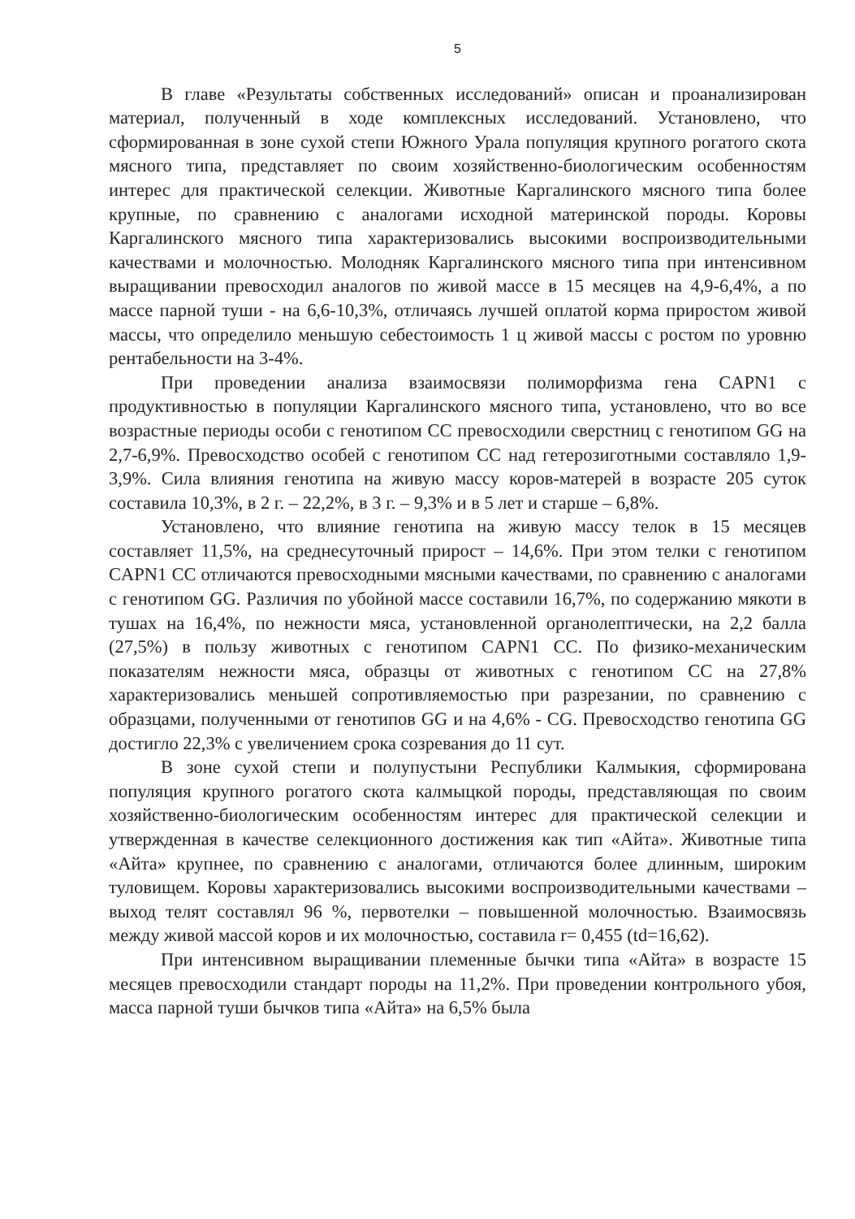5
В главе «Результаты собственных исследований» описан и проанализирован материал, полученный в ходе комплексных исследований. Установлено, что сформированная в зоне сухой степи Южного Урала популяция крупного рогатого скота мясного типа, представляет по своим хозяйственно-биологическим особенностям интерес для практической селекции. Животные Каргалинского мясного типа более крупные, по сравнению с аналогами исходной материнской породы. Коровы Каргалинского мясного типа характеризовались высокими воспроизводительными качествами и молочностью. Молодняк Каргалинского мясного типа при интенсивном выращивании превосходил аналогов по живой массе в 15 месяцев на 4,9-6,4%, а по массе парной туши - на 6,6-10,3%, отличаясь лучшей оплатой корма приростом живой массы, что определило меньшую себестоимость 1 ц живой массы с ростом по уровню рентабельности на 3-4%.
При проведении анализа взаимосвязи полиморфизма гена CAPN1 с продуктивностью в популяции Каргалинского мясного типа, установлено, что во все возрастные периоды особи с генотипом CC превосходили сверстниц с генотипом GG на 2,7-6,9%. Превосходство особей с генотипом CC над гетерозиготными составляло 1,9-3,9%. Сила влияния генотипа на живую массу коров-матерей в возрасте 205 суток составила 10,3%, в 2 г. – 22,2%, в 3 г. – 9,3% и в 5 лет и старше – 6,8%.
Установлено, что влияние генотипа на живую массу телок в 15 месяцев составляет 11,5%, на среднесуточный прирост – 14,6%. При этом телки с генотипом CAPN1 CC отличаются превосходными мясными качествами, по сравнению с аналогами с генотипом GG. Различия по убойной массе составили 16,7%, по содержанию мякоти в тушах на 16,4%, по нежности мяса, установленной органолептически, на 2,2 балла (27,5%) в пользу животных с генотипом CAPN1 CC. По физико-механическим показателям нежности мяса, образцы от животных с генотипом CC на 27,8% характеризовались меньшей сопротивляемостью при разрезании, по сравнению с образцами, полученными от генотипов GG и на 4,6% - CG. Превосходство генотипа GG достигло 22,3% с увеличением срока созревания до 11 сут.
В зоне сухой степи и полупустыни Республики Калмыкия, сформирована популяция крупного рогатого скота калмыцкой породы, представляющая по своим хозяйственно-биологическим особенностям интерес для практической селекции и утвержденная в качестве селекционного достижения как тип «Айта». Животные типа «Айта» крупнее, по сравнению с аналогами, отличаются более длинным, широким туловищем. Коровы характеризовались высокими воспроизводительными качествами – выход телят составлял 96 %, первотелки – повышенной молочностью. Взаимосвязь между живой массой коров и их молочностью, составила r= 0,455 (td=16,62).
При интенсивном выращивании племенные бычки типа «Айта» в возрасте 15 месяцев превосходили стандарт породы на 11,2%. При проведении контрольного убоя, масса парной туши бычков типа «Айта» на 6,5% была